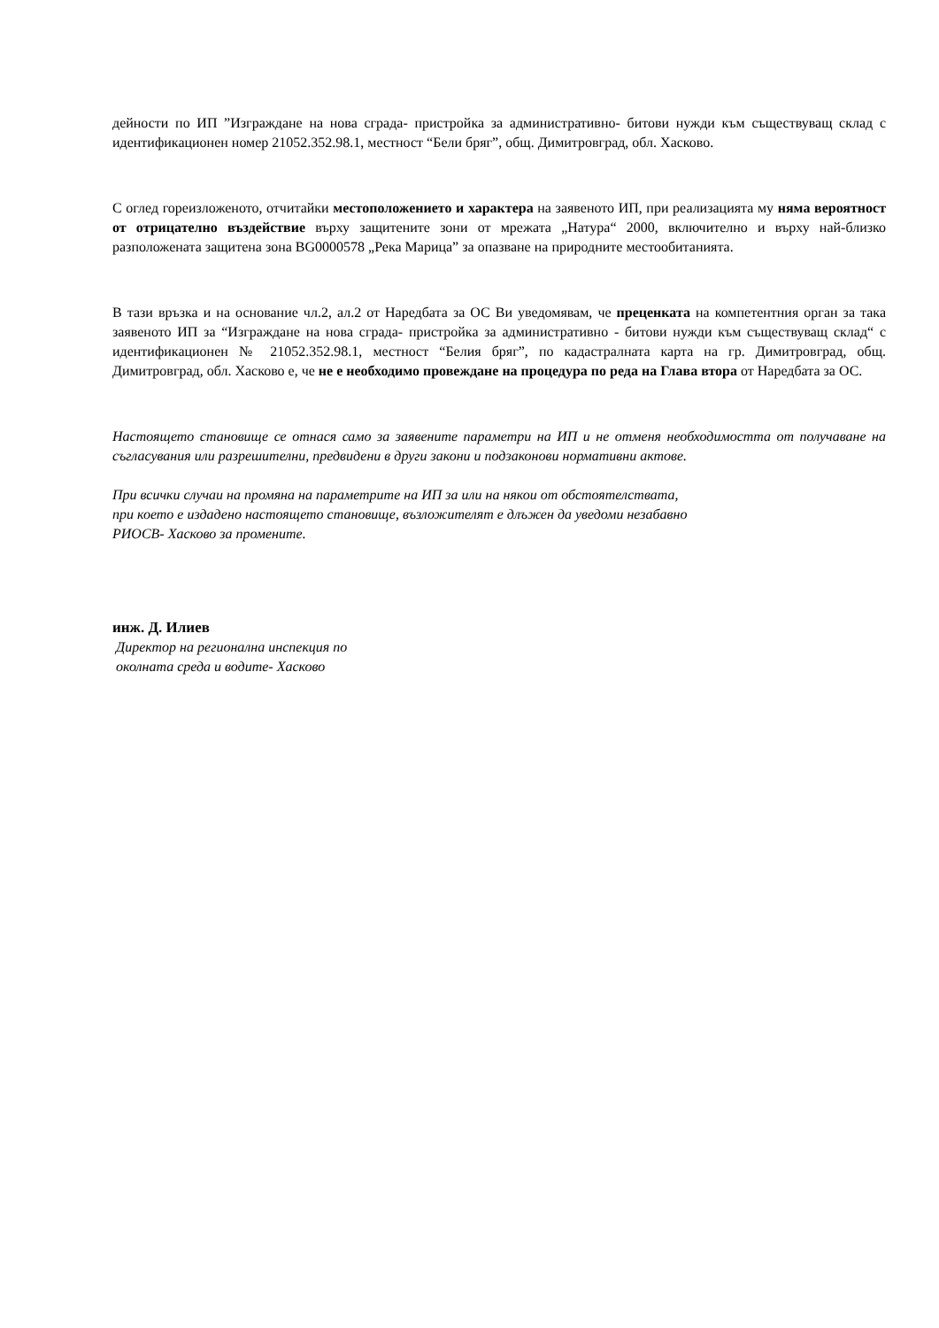дейности по ИП ”Изграждане на нова сграда- пристройка за административно- битови нужди към съществуващ склад с идентификационен номер 21052.352.98.1, местност “Бели бряг”, общ. Димитровград, обл. Хасково.
С оглед гореизложеното, отчитайки местоположението и характера на заявеното ИП, при реализацията му няма вероятност от отрицателно въздействие върху защитените зони от мрежата „Натура“ 2000, включително и върху най-близко разположената защитена зона BG0000578 „Река Марица” за опазване на природните местообитанията.
В тази връзка и на основание чл.2, ал.2 от Наредбата за ОС Ви уведомявам, че преценката на компетентния орган за така заявеното ИП за “Изграждане на нова сграда- пристройка за административно - битови нужди към съществуващ склад“ с идентификационен № 21052.352.98.1, местност “Белия бряг”, по кадастралната карта на гр. Димитровград, общ. Димитровград, обл. Хасково е, че не е необходимо провеждане на процедура по реда на Глава втора от Наредбата за ОС.
Настоящето становище се отнася само за заявените параметри на ИП и не отменя необходимостта от получаване на съгласувания или разрешителни, предвидени в други закони и подзаконови нормативни актове.
При всички случаи на промяна на параметрите на ИП за или на някои от обстоятелствата,
при което е издадено настоящето становище, възложителят е длъжен да уведоми незабавно
РИОСВ- Хасково за промените.
инж. Д. Илиев
Директор на регионална инспекция по
околната среда и водите- Хасково